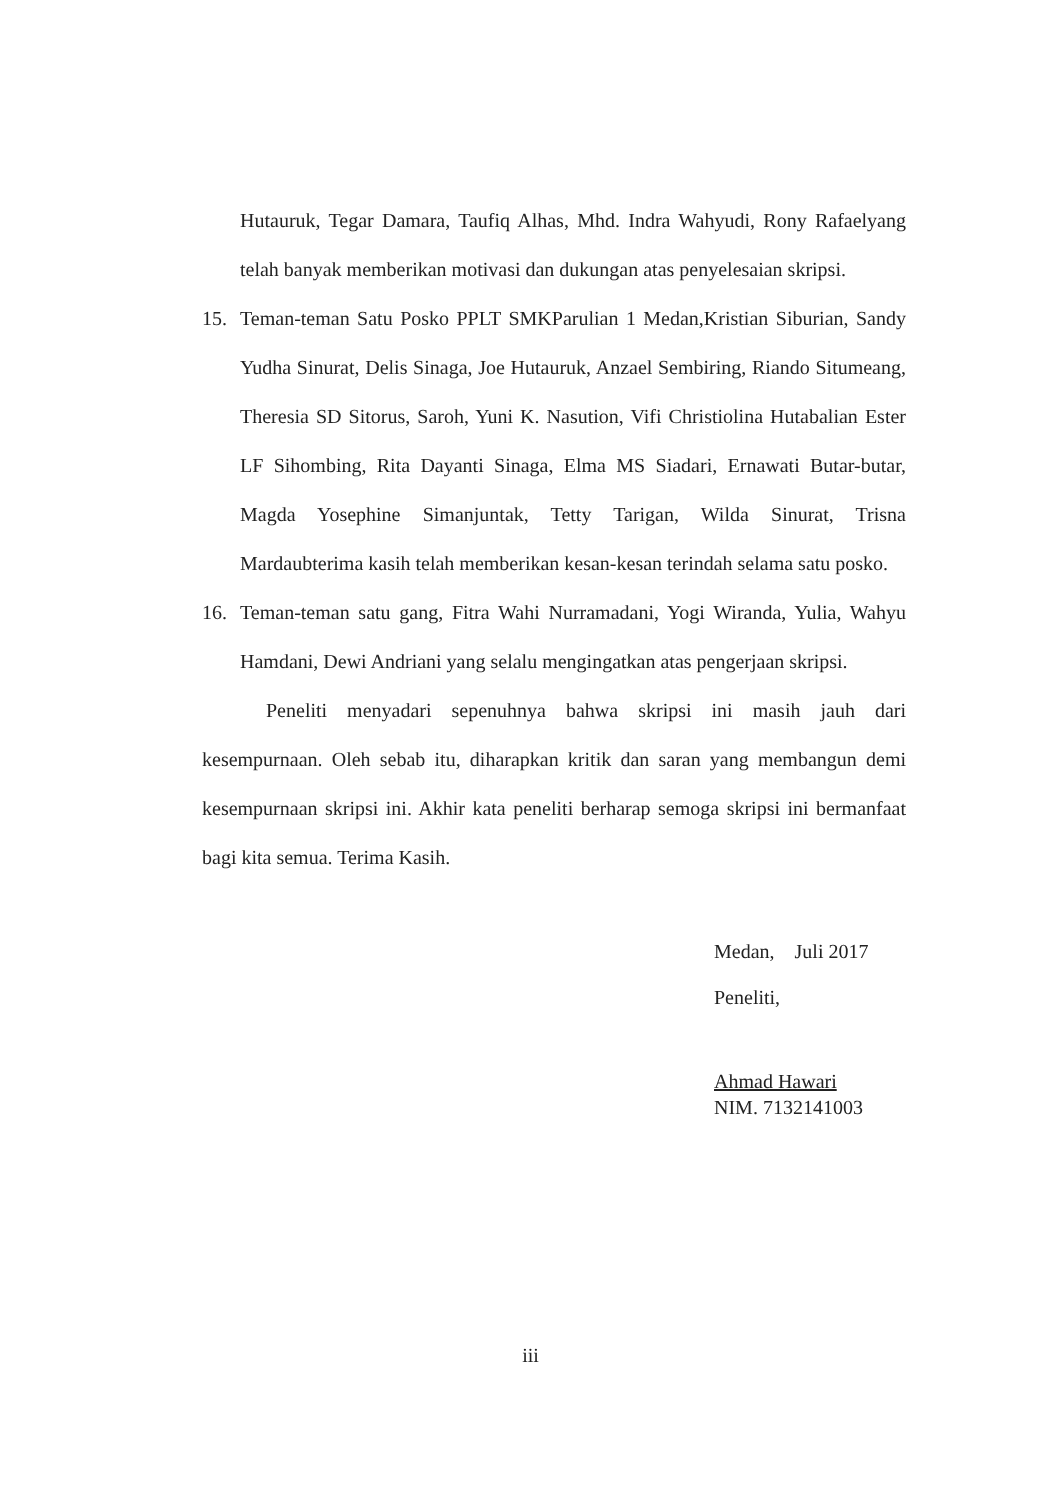Hutauruk, Tegar Damara, Taufiq Alhas, Mhd. Indra Wahyudi, Rony Rafaelyang telah banyak memberikan motivasi dan dukungan atas penyelesaian skripsi.
15. Teman-teman Satu Posko PPLT SMKParulian 1 Medan,Kristian Siburian, Sandy Yudha Sinurat, Delis Sinaga, Joe Hutauruk, Anzael Sembiring, Riando Situmeang, Theresia SD Sitorus, Saroh, Yuni K. Nasution, Vifi Christiolina Hutabalian Ester LF Sihombing, Rita Dayanti Sinaga, Elma MS Siadari, Ernawati Butar-butar, Magda Yosephine Simanjuntak, Tetty Tarigan, Wilda Sinurat, Trisna Mardaubterima kasih telah memberikan kesan-kesan terindah selama satu posko.
16. Teman-teman satu gang, Fitra Wahi Nurramadani, Yogi Wiranda, Yulia, Wahyu Hamdani, Dewi Andriani yang selalu mengingatkan atas pengerjaan skripsi.
Peneliti menyadari sepenuhnya bahwa skripsi ini masih jauh dari kesempurnaan. Oleh sebab itu, diharapkan kritik dan saran yang membangun demi kesempurnaan skripsi ini. Akhir kata peneliti berharap semoga skripsi ini bermanfaat bagi kita semua. Terima Kasih.
Medan, Juli 2017
Peneliti,
Ahmad Hawari
NIM. 7132141003
iii